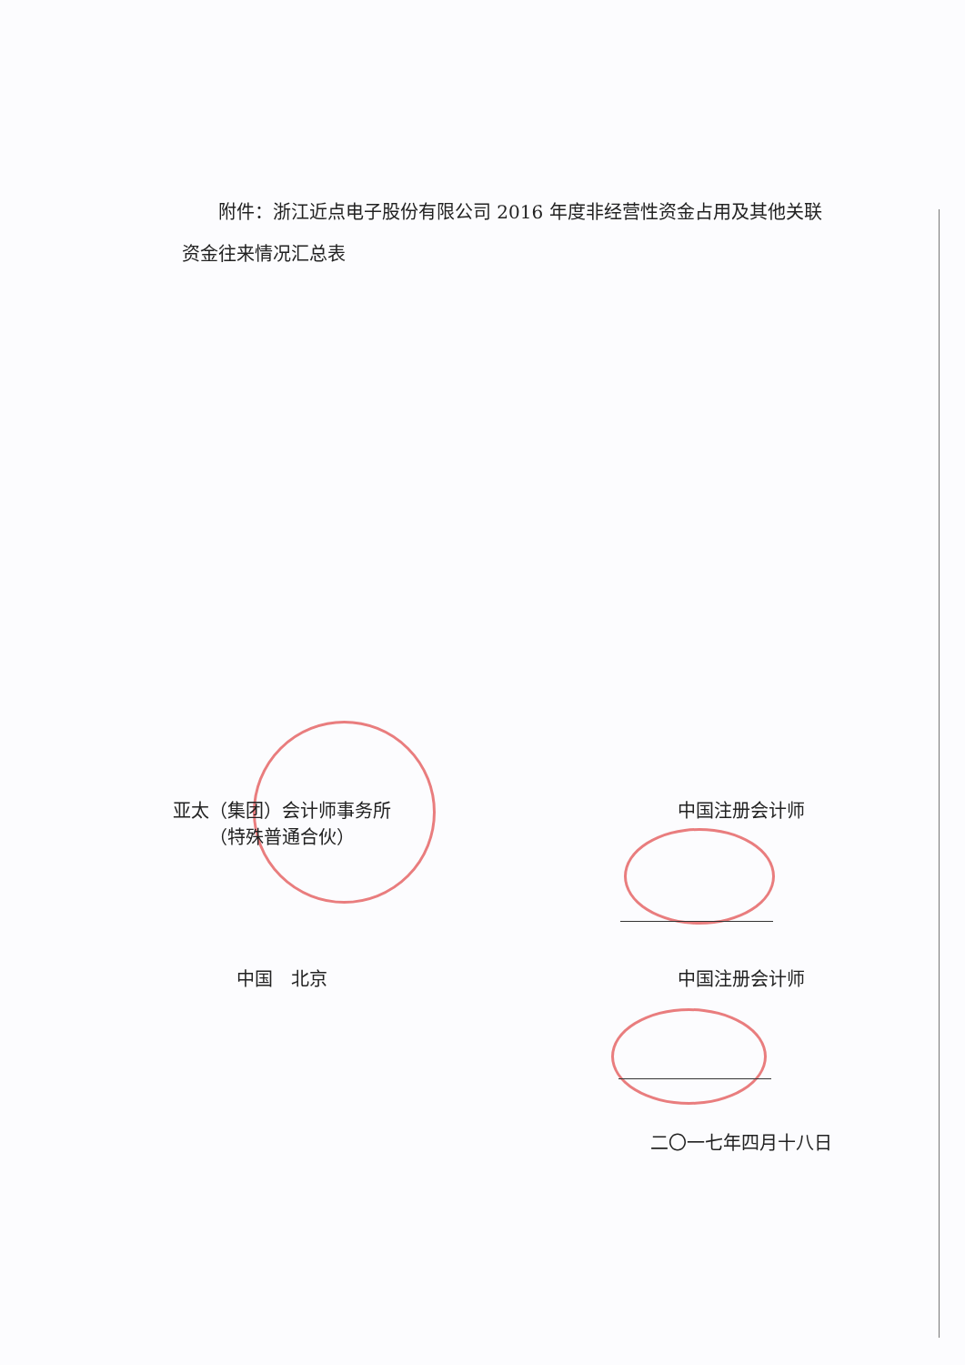附件：浙江近点电子股份有限公司 2016 年度非经营性资金占用及其他关联资金往来情况汇总表
亚太（集团）会计师事务所
（特殊普通合伙）
中国注册会计师
中国　北京 中国注册会计师
二〇一七年四月十八日